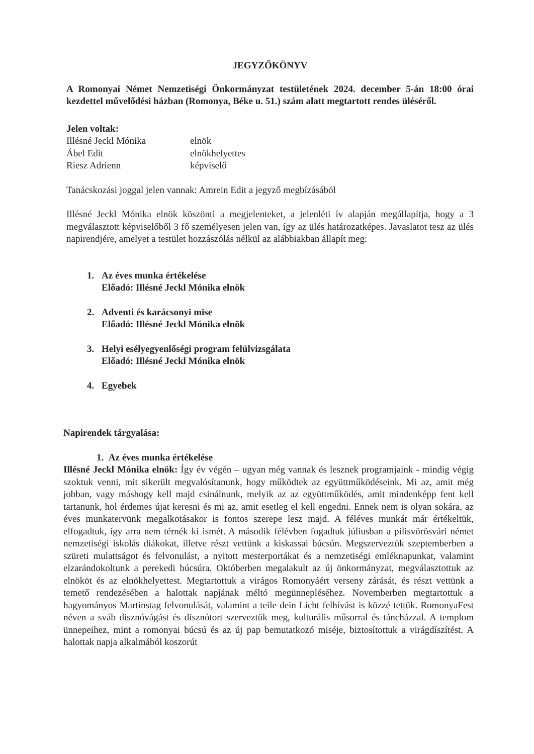JEGYZŐKÖNYV
A Romonyai Német Nemzetiségi Önkormányzat testületének 2024. december 5-án 18:00 órai kezdettel művelődési házban (Romonya, Béke u. 51.) szám alatt megtartott rendes üléséről.
Jelen voltak:
| Illésné Jeckl Mónika | elnök |
| Ábel Edit | elnökhelyettes |
| Riesz Adrienn | képviselő |
Tanácskozási joggal jelen vannak: Amrein Edit a jegyző megbízásából
Illésné Jeckl Mónika elnök köszönti a megjelenteket, a jelenléti ív alapján megállapítja, hogy a 3 megválasztott képviselőből 3 fő személyesen jelen van, így az ülés határozatképes. Javaslatot tesz az ülés napirendjére, amelyet a testület hozzászólás nélkül az alábbiakban állapít meg:
1. Az éves munka értékelése
Előadó: Illésné Jeckl Mónika elnök
2. Adventi és karácsonyi mise
Előadó: Illésné Jeckl Mónika elnök
3. Helyi esélyegyenlőségi program felülvizsgálata
Előadó: Illésné Jeckl Mónika elnök
4. Egyebek
Napirendek tárgyalása:
1. Az éves munka értékelése
Illésné Jeckl Mónika elnök: Így év végén – ugyan még vannak és lesznek programjaink - mindig végig szoktuk venni, mit sikerült megvalósítanunk, hogy működtek az együttműködéseink. Mi az, amit még jobban, vagy máshogy kell majd csinálnunk, melyik az az együttműködés, amit mindenképp fent kell tartanunk, hol érdemes újat keresni és mi az, amit esetleg el kell engedni. Ennek nem is olyan sokára, az éves munkatervünk megalkotásakor is fontos szerepe lesz majd. A féléves munkát már értékeltük, elfogadtuk, így arra nem térnék ki ismét. A második félévben fogadtuk júliusban a pilisvörösvári német nemzetiségi iskolás diákokat, illetve részt vettünk a kiskassai búcsún. Megszerveztük szeptemberben a szüreti mulattságot és felvonulást, a nyitott mesterportákat és a nemzetiségi emléknapunkat, valamint elzarándokoltunk a perekedi búcsúra. Októberben megalakult az új önkormányzat, megválasztottuk az elnököt és az elnökhelyettest. Megtartottuk a virágos Romonyáért verseny zárását, és részt vettünk a temető rendezésében a halottak napjának méltó megünnepléséhez. Novemberben megtartottuk a hagyományos Martinstag felvonulását, valamint a teile dein Licht felhívást is közzé tettük. RomonyaFest néven a sváb disznóvágást és disznótort szerveztük meg, kulturális műsorral és táncházzal. A templom ünnepeihez, mint a romonyai búcsú és az új pap bemutatkozó miséje, biztosítottuk a virágdíszítést. A halottak napja alkalmából koszorút